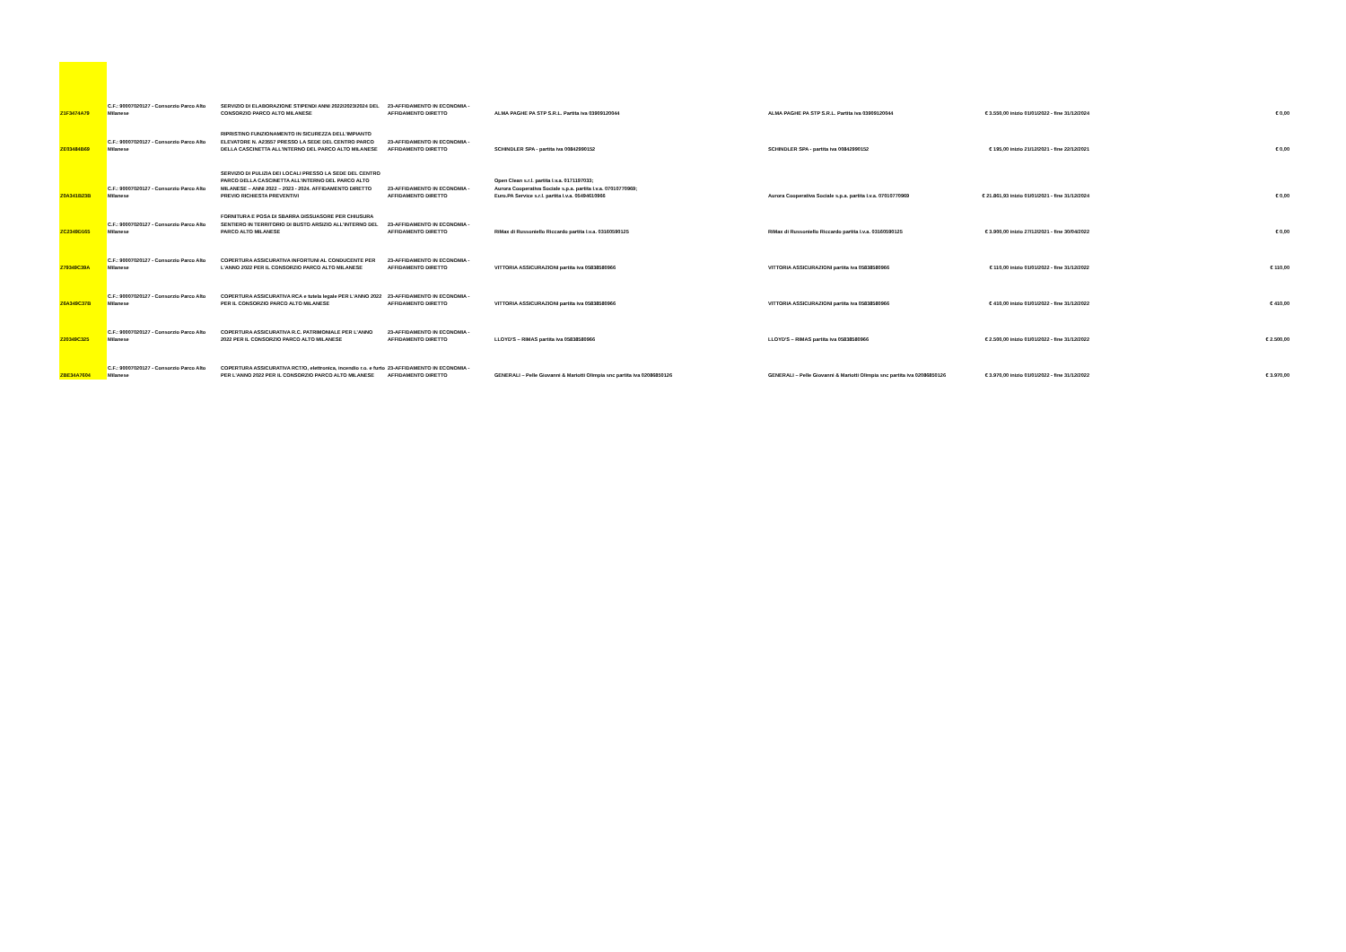| Z1F3474A79 | C.F.: 90007020127 - Consorzio Parco Alto Milanese | SERVIZIO DI ELABORAZIONE STIPENDI ANNI 2022/2023/2024 DEL CONSORZIO PARCO ALTO MILANESE | 23-AFFIDAMENTO IN ECONOMIA - AFFIDAMENTO DIRETTO | ALMA PAGHE PA STP S.R.L. Partita iva 03909120044 | ALMA PAGHE PA STP S.R.L. Partita iva 03909120044 | € 3.550,00 inizio 01/01/2022 - fine 31/12/2024 | € 0,00 |
| ZE03484B69 | C.F.: 90007020127 - Consorzio Parco Alto Milanese | RIPRISTINO FUNZIONAMENTO IN SICUREZZA DELL'IMPIANTO ELEVATORE N. A23557 PRESSO LA SEDE DEL CENTRO PARCO DELLA CASCINETTA ALL'INTERNO DEL PARCO ALTO MILANESE | 23-AFFIDAMENTO IN ECONOMIA - AFFIDAMENTO DIRETTO | SCHINDLER SPA - partita iva 00842990152 | SCHINDLER SPA - partita iva 00842990152 | € 195,00 inizio 21/12/2021 - fine 22/12/2021 | € 0,00 |
| Z0A341B23B | C.F.: 90007020127 - Consorzio Parco Alto Milanese | SERVIZIO DI PULIZIA DEI LOCALI PRESSO LA SEDE DEL CENTRO PARCO DELLA CASCINETTA ALL'INTERNO DEL PARCO ALTO MILANESE – ANNI 2022 – 2023 - 2024. AFFIDAMENTO DIRETTO PREVIO RICHIESTA PREVENTIVI | 23-AFFIDAMENTO IN ECONOMIA - AFFIDAMENTO DIRETTO | Open Clean s.r.l. partita I.v.a. 0171197033; Aurora Cooperativa Sociale s.p.a. partita I.v.a. 07010770969; Euro.PA Service s.r.l. partita I.v.a. 05494610966 | Aurora Cooperativa Sociale s.p.a. partita I.v.a. 07010770969 | € 21.861,93 inizio 01/01/2021 - fine 31/12/2024 | € 0,00 |
| ZC2349D165 | C.F.: 90007020127 - Consorzio Parco Alto Milanese | FORNITURA E POSA DI SBARRA DISSUASORE PER CHIUSURA SENTIERO IN TERRITORIO DI BUSTO ARSIZIO ALL'INTERNO DEL PARCO ALTO MILANESE | 23-AFFIDAMENTO IN ECONOMIA - AFFIDAMENTO DIRETTO | RiMax di Russoniello Riccardo partita I.v.a. 03160590125 | RiMax di Russoniello Riccardo partita I.v.a. 03160590125 | € 3.900,00 inizio 27/12/2021 - fine 30/04/2022 | € 0,00 |
| Z79349C39A | C.F.: 90007020127 - Consorzio Parco Alto Milanese | COPERTURA ASSICURATIVA INFORTUNI AL CONDUCENTE PER L'ANNO 2022 PER IL CONSORZIO PARCO ALTO MILANESE | 23-AFFIDAMENTO IN ECONOMIA - AFFIDAMENTO DIRETTO | VITTORIA ASSICURAZIONI partita iva 05838580966 | VITTORIA ASSICURAZIONI partita iva 05838580966 | € 110,00 inizio 01/01/2022 - fine 31/12/2022 | € 110,00 |
| Z6A349C37B | C.F.: 90007020127 - Consorzio Parco Alto Milanese | COPERTURA ASSICURATIVA RCA e tutela legale PER L'ANNO 2022 PER IL CONSORZIO PARCO ALTO MILANESE | 23-AFFIDAMENTO IN ECONOMIA - AFFIDAMENTO DIRETTO | VITTORIA ASSICURAZIONI partita iva 05838580966 | VITTORIA ASSICURAZIONI partita iva 05838580966 | € 410,00 inizio 01/01/2022 - fine 31/12/2022 | € 410,00 |
| Z20349C325 | C.F.: 90007020127 - Consorzio Parco Alto Milanese | COPERTURA ASSICURATIVA R.C. PATRIMONIALE PER L'ANNO 2022 PER IL CONSORZIO PARCO ALTO MILANESE | 23-AFFIDAMENTO IN ECONOMIA - AFFIDAMENTO DIRETTO | LLOYD'S – RIMAS partita iva 05838580966 | LLOYD'S – RIMAS partita iva 05838580966 | € 2.500,00 inizio 01/01/2022 - fine 31/12/2022 | € 2.500,00 |
| ZBE34A7604 | C.F.: 90007020127 - Consorzio Parco Alto Milanese | COPERTURA ASSICURATIVA RCT/O, elettronica, incendio r.o. e furto PER L'ANNO 2022 PER IL CONSORZIO PARCO ALTO MILANESE | 23-AFFIDAMENTO IN ECONOMIA - AFFIDAMENTO DIRETTO | GENERALI – Pelle Giovanni & Mariotti Olimpia snc partita iva 02086850126 | GENERALI – Pelle Giovanni & Mariotti Olimpia snc partita iva 02086850126 | € 3.970,00 inizio 01/01/2022 - fine 31/12/2022 | € 3.970,00 |